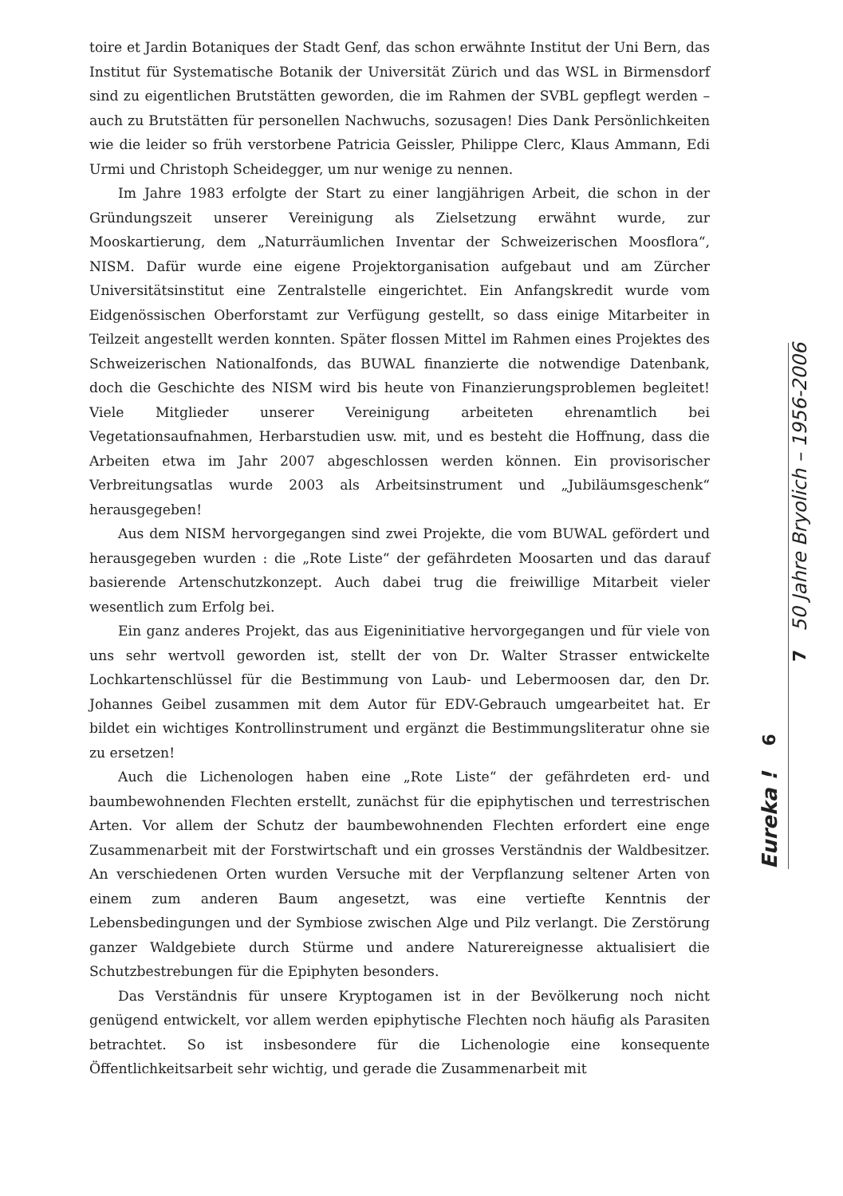toire et Jardin Botaniques der Stadt Genf, das schon erwähnte Institut der Uni Bern, das Institut für Systematische Botanik der Universität Zürich und das WSL in Birmensdorf sind zu eigentlichen Brutstätten geworden, die im Rahmen der SVBL gepflegt werden – auch zu Brutstätten für personellen Nachwuchs, sozusagen! Dies Dank Persönlichkeiten wie die leider so früh verstorbene Patricia Geissler, Philippe Clerc, Klaus Ammann, Edi Urmi und Christoph Scheidegger, um nur wenige zu nennen.
Im Jahre 1983 erfolgte der Start zu einer langjährigen Arbeit, die schon in der Gründungszeit unserer Vereinigung als Zielsetzung erwähnt wurde, zur Mooskartierung, dem „Naturräumlichen Inventar der Schweizerischen Moosflora“, NISM. Dafür wurde eine eigene Projektorganisation aufgebaut und am Zürcher Universitätsinstitut eine Zentralstelle eingerichtet. Ein Anfangskredit wurde vom Eidgenössischen Oberforstamt zur Verfügung gestellt, so dass einige Mitarbeiter in Teilzeit angestellt werden konnten. Später flossen Mittel im Rahmen eines Projektes des Schweizerischen Nationalfonds, das BUWAL finanzierte die notwendige Datenbank, doch die Geschichte des NISM wird bis heute von Finanzierungsproblemen begleitet! Viele Mitglieder unserer Vereinigung arbeiteten ehrenamtlich bei Vegetationsaufnahmen, Herbarstudien usw. mit, und es besteht die Hoffnung, dass die Arbeiten etwa im Jahr 2007 abgeschlossen werden können. Ein provisorischer Verbreitungsatlas wurde 2003 als Arbeitsinstrument und „Jubiläumsgeschenk“ herausgegeben!
Aus dem NISM hervorgegangen sind zwei Projekte, die vom BUWAL gefördert und herausgegeben wurden : die „Rote Liste“ der gefährdeten Moosarten und das darauf basierende Artenschutzkonzept. Auch dabei trug die freiwillige Mitarbeit vieler wesentlich zum Erfolg bei.
Ein ganz anderes Projekt, das aus Eigeninitiative hervorgegangen und für viele von uns sehr wertvoll geworden ist, stellt der von Dr. Walter Strasser entwickelte Lochkartenschlüssel für die Bestimmung von Laub- und Lebermoosen dar, den Dr. Johannes Geibel zusammen mit dem Autor für EDV-Gebrauch umgearbeitet hat. Er bildet ein wichtiges Kontrollinstrument und ergänzt die Bestimmungsliteratur ohne sie zu ersetzen!
Auch die Lichenologen haben eine „Rote Liste“ der gefährdeten erd- und baumbewohnenden Flechten erstellt, zunächst für die epiphytischen und terrestrischen Arten. Vor allem der Schutz der baumbewohnenden Flechten erfordert eine enge Zusammenarbeit mit der Forstwirtschaft und ein grosses Verständnis der Waldbesitzer. An verschiedenen Orten wurden Versuche mit der Verpflanzung seltener Arten von einem zum anderen Baum angesetzt, was eine vertiefte Kenntnis der Lebensbedingungen und der Symbiose zwischen Alge und Pilz verlangt. Die Zerstörung ganzer Waldgebiete durch Stürme und andere Naturereignesse aktualisiert die Schutzbestrebungen für die Epiphyten besonders.
Das Verständnis für unsere Kryptogamen ist in der Bevölkerung noch nicht genügend entwickelt, vor allem werden epiphytische Flechten noch häufig als Parasiten betrachtet. So ist insbesondere für die Lichenologie eine konsequente Öffentlichkeitsarbeit sehr wichtig, und gerade die Zusammenarbeit mit
Eureka ! 6
7 50 Jahre Bryolich – 1956-2006